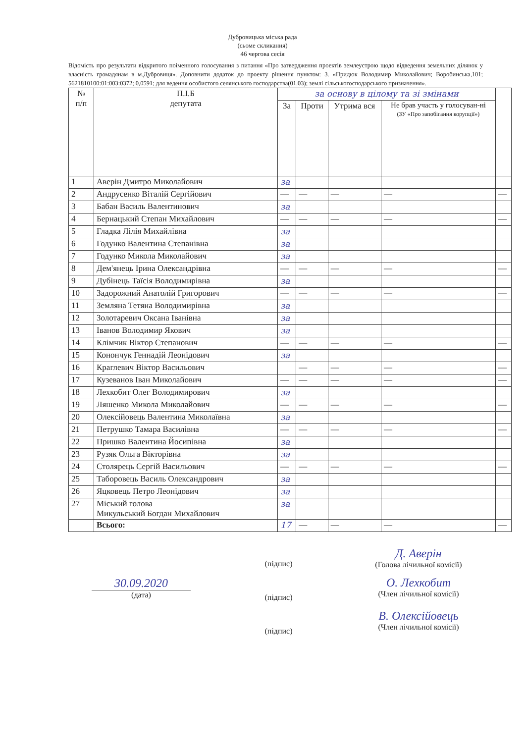Дубровицька міська рада
(сьоме скликання)
46 чергова сесія
Відомість про результати відкритого поіменного голосування з питання «Про затвердження проектів землеустрою щодо відведення земельних ділянок у власність громадянам в м.Дубровиця». Доповнити додаток до проекту рішення пунктом: 3. «Придюк Володимир Миколайович; Воробинська,101; 5621810100:01:003:0372; 0,0591; для ведення особистого селянського господарства(01.03); землі сільськогосподарського призначення».
| № п/п | П.І.Б депутата | за основу в цілому та зі змінами | | | | |
| --- | --- | --- | --- | --- | --- | --- |
| | | За | Проти | Утрима вся | Не брав участь у голосуван-ні (ЗУ «Про запобігання корупції») | |
| 1 | Аверін Дмитро Миколайович | за | | | | |
| 2 | Андрусенко Віталій Сергійович | — | — | — | — | — |
| 3 | Бабан Василь Валентинович | за | | | | |
| 4 | Бернацький Степан Михайлович | — | — | — | — | — |
| 5 | Гладка Лілія Михайлівна | за | | | | |
| 6 | Годунко Валентина Степанівна | за | | | | |
| 7 | Годунко Микола Миколайович | за | | | | |
| 8 | Дем'янець Ірина Олександрівна | — | — | — | — | — |
| 9 | Дубінець Таїсія Володимирівна | за | | | | |
| 10 | Задорожний Анатолій Григорович | — | — | — | — | — |
| 11 | Земляна Тетяна Володимирівна | за | | | | |
| 12 | Золотаревич Оксана Іванівна | за | | | | |
| 13 | Іванов Володимир Якович | за | | | | |
| 14 | Клімчик Віктор Степанович | — | — | — | — | — |
| 15 | Конончук Геннадій Леонідович | за | | | | |
| 16 | Краглевич Віктор Васильович | | — | — | — | — |
| 17 | Кузеванов Іван Миколайович | — | — | — | — | — |
| 18 | Лехкобит Олег Володимирович | за | | | | |
| 19 | Ляшенко Микола Миколайович | — | — | — | — | — |
| 20 | Олексійовець Валентина Миколаївна | за | | | | |
| 21 | Петрушко Тамара Василівна | — | — | — | — | — |
| 22 | Пришко Валентина Йосипівна | за | | | | |
| 23 | Рузяк Ольга Вікторівна | за | | | | |
| 24 | Столярець Сергій Васильович | — | — | — | — | — |
| 25 | Таборовець Василь Олександрович | за | | | | |
| 26 | Яцковець Петро Леонідович | за | | | | |
| 27 | Міський голова Микульський Богдан Михайлович | за | | | | |
| | Всього: | 17 | — | — | — | — |
30.09.2020
(дата)
(підпис)
(підпис)
(підпис)
Д. Аверін
(Голова лічильної комісії)
О. Лехкобит
(Член лічильної комісії)
В. Олексійовець
(Член лічильної комісії)